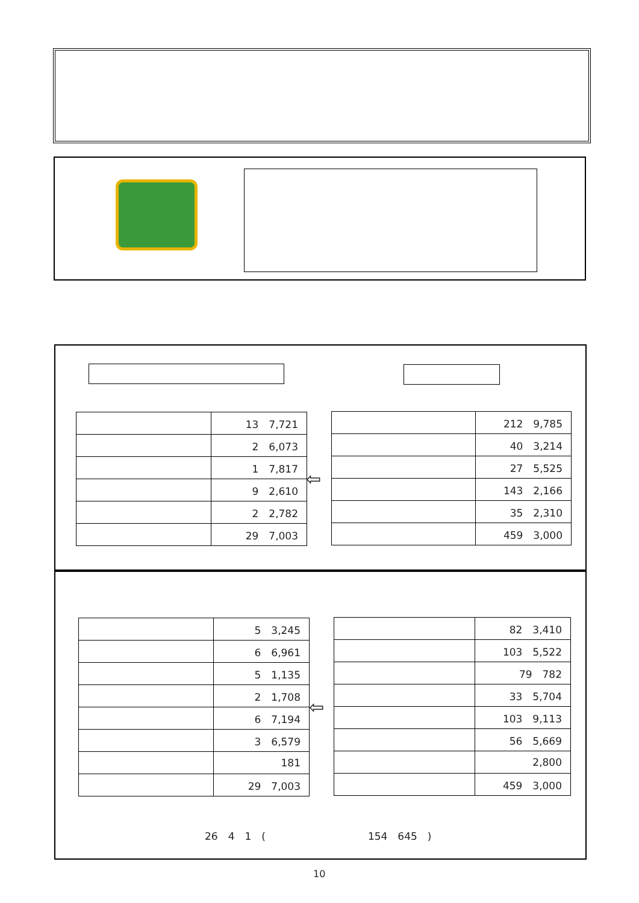| | 13 7,721 |
| | 2 6,073 |
| | 1 7,817 |
| | 9 2,610 |
| | 2 2,782 |
| | 29 7,003 |
⇦
| | 212 9,785 |
| | 40 3,214 |
| | 27 5,525 |
| | 143 2,166 |
| | 35 2,310 |
| | 459 3,000 |
| | 5 3,245 |
| | 6 6,961 |
| | 5 1,135 |
| | 2 1,708 |
| | 6 7,194 |
| | 3 6,579 |
| | 181 |
| | 29 7,003 |
⇦
| | 82 3,410 |
| | 103 5,522 |
| | 79 782 |
| | 33 5,704 |
| | 103 9,113 |
| | 56 5,669 |
| | 2,800 |
| | 459 3,000 |
26　4　1　(　　　　　　　　　　154　645　)
10